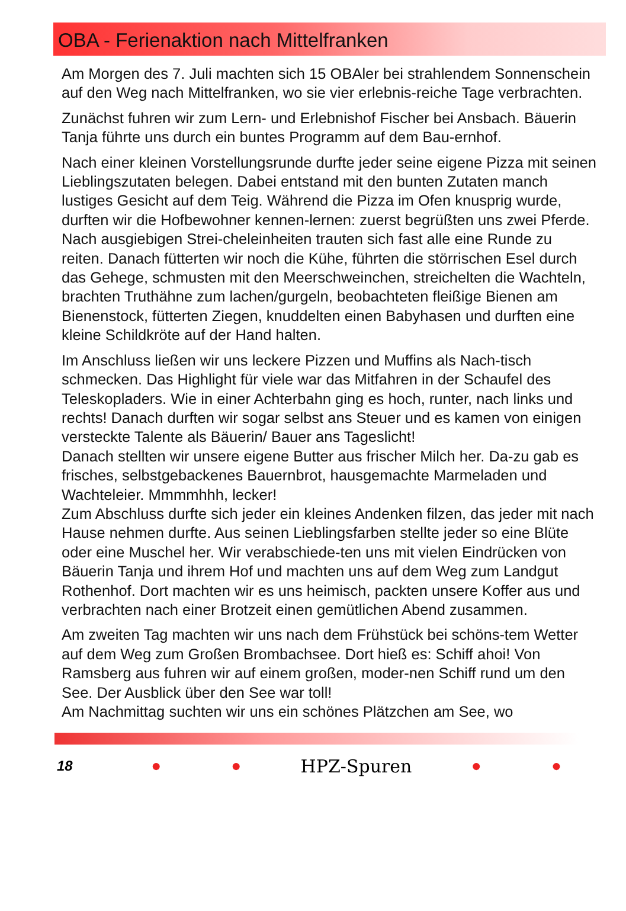OBA - Ferienaktion nach Mittelfranken
Am Morgen des 7. Juli machten sich 15 OBAler bei strahlendem Sonnenschein auf den Weg nach Mittelfranken, wo sie vier erlebnis-reiche Tage verbrachten.
Zunächst fuhren wir zum Lern- und Erlebnishof Fischer bei Ansbach. Bäuerin Tanja führte uns durch ein buntes Programm auf dem Bau-ernhof.
Nach einer kleinen Vorstellungsrunde durfte jeder seine eigene Pizza mit seinen Lieblingszutaten belegen. Dabei entstand mit den bunten Zutaten manch lustiges Gesicht auf dem Teig. Während die Pizza im Ofen knusprig wurde, durften wir die Hofbewohner kennen-lernen: zuerst begrüßten uns zwei Pferde. Nach ausgiebigen Strei-cheleinheiten trauten sich fast alle eine Runde zu reiten. Danach fütterten wir noch die Kühe, führten die störrischen Esel durch das Gehege, schmusten mit den Meerschweinchen, streichelten die Wachteln, brachten Truthähne zum lachen/gurgeln, beobachteten fleißige Bienen am Bienenstock, fütterten Ziegen, knuddelten einen Babyhasen und durften eine kleine Schildkröte auf der Hand halten.
Im Anschluss ließen wir uns leckere Pizzen und Muffins als Nach-tisch schmecken. Das Highlight für viele war das Mitfahren in der Schaufel des Teleskopladers. Wie in einer Achterbahn ging es hoch, runter, nach links und rechts! Danach durften wir sogar selbst ans Steuer und es kamen von einigen versteckte Talente als Bäuerin/ Bauer ans Tageslicht!
Danach stellten wir unsere eigene Butter aus frischer Milch her. Da-zu gab es frisches, selbstgebackenes Bauernbrot, hausgemachte Marmeladen und Wachteleier. Mmmmhhh, lecker!
Zum Abschluss durfte sich jeder ein kleines Andenken filzen, das jeder mit nach Hause nehmen durfte. Aus seinen Lieblingsfarben stellte jeder so eine Blüte oder eine Muschel her. Wir verabschiede-ten uns mit vielen Eindrücken von Bäuerin Tanja und ihrem Hof und machten uns auf dem Weg zum Landgut Rothenhof. Dort machten wir es uns heimisch, packten unsere Koffer aus und verbrachten nach einer Brotzeit einen gemütlichen Abend zusammen.
Am zweiten Tag machten wir uns nach dem Frühstück bei schöns-tem Wetter auf dem Weg zum Großen Brombachsee. Dort hieß es: Schiff ahoi! Von Ramsberg aus fuhren wir auf einem großen, moder-nen Schiff rund um den See. Der Ausblick über den See war toll!
Am Nachmittag suchten wir uns ein schönes Plätzchen am See, wo
18 ● ● HPZ-Spuren ● ●